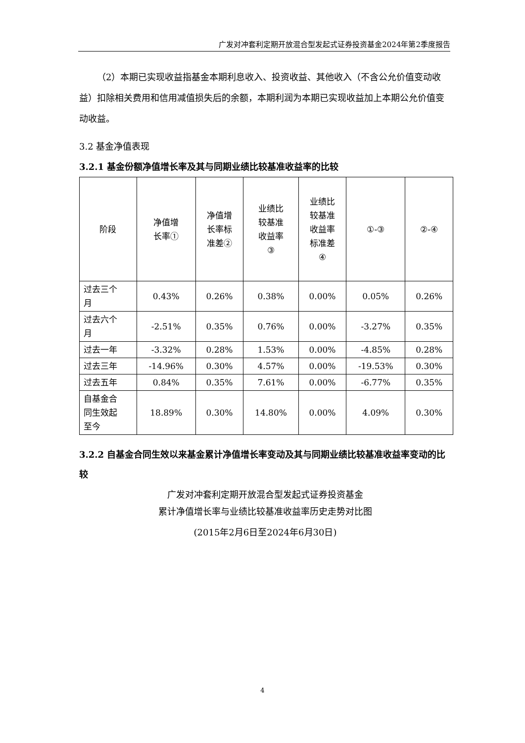广发对冲套利定期开放混合型发起式证券投资基金2024年第2季度报告
（2）本期已实现收益指基金本期利息收入、投资收益、其他收入（不含公允价值变动收益）扣除相关费用和信用减值损失后的余额，本期利润为本期已实现收益加上本期公允价值变动收益。
3.2 基金净值表现
3.2.1 基金份额净值增长率及其与同期业绩比较基准收益率的比较
| 阶段 | 净值增 长率① | 净值增 长率标 准差② | 业绩比 较基准 收益率 ③ | 业绩比 较基准 收益率 标准差 ④ | ①-③ | ②-④ |
| --- | --- | --- | --- | --- | --- | --- |
| 过去三个 月 | 0.43% | 0.26% | 0.38% | 0.00% | 0.05% | 0.26% |
| 过去六个 月 | -2.51% | 0.35% | 0.76% | 0.00% | -3.27% | 0.35% |
| 过去一年 | -3.32% | 0.28% | 1.53% | 0.00% | -4.85% | 0.28% |
| 过去三年 | -14.96% | 0.30% | 4.57% | 0.00% | -19.53% | 0.30% |
| 过去五年 | 0.84% | 0.35% | 7.61% | 0.00% | -6.77% | 0.35% |
| 自基金合 同生效起 至今 | 18.89% | 0.30% | 14.80% | 0.00% | 4.09% | 0.30% |
3.2.2 自基金合同生效以来基金累计净值增长率变动及其与同期业绩比较基准收益率变动的比较
广发对冲套利定期开放混合型发起式证券投资基金
累计净值增长率与业绩比较基准收益率历史走势对比图
(2015年2月6日至2024年6月30日)
4